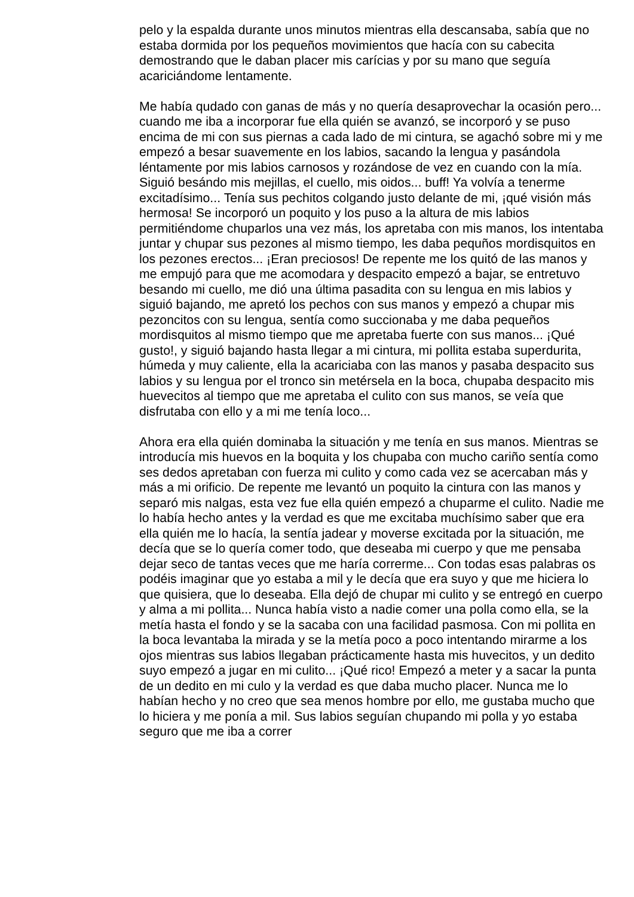pelo y la espalda durante unos minutos mientras ella descansaba, sabía que no estaba dormida por los pequeños movimientos que hacía con su cabecita demostrando que le daban placer mis carícias y por su mano que seguía acariciándome lentamente.
Me había qudado con ganas de más y no quería desaprovechar la ocasión pero... cuando me iba a incorporar fue ella quién se avanzó, se incorporó y se puso encima de mi con sus piernas a cada lado de mi cintura, se agachó sobre mi y me empezó a besar suavemente en los labios, sacando la lengua y pasándola léntamente por mis labios carnosos y rozándose de vez en cuando con la mía. Siguió besándo mis mejillas, el cuello, mis oidos... buff! Ya volvía a tenerme excitadísimo... Tenía sus pechitos colgando justo delante de mi, ¡qué visión más hermosa! Se incorporó un poquito y los puso a la altura de mis labios permitiéndome chuparlos una vez más, los apretaba con mis manos, los intentaba juntar y chupar sus pezones al mismo tiempo, les daba pequños mordisquitos en los pezones erectos... ¡Eran preciosos! De repente me los quitó de las manos y me empujó para que me acomodara y despacito empezó a bajar, se entretuvo besando mi cuello, me dió una última pasadita con su lengua en mis labios y siguió bajando, me apretó los pechos con sus manos y empezó a chupar mis pezoncitos con su lengua, sentía como succionaba y me daba pequeños mordisquitos al mismo tiempo que me apretaba fuerte con sus manos... ¡Qué gusto!, y siguió bajando hasta llegar a mi cintura, mi pollita estaba superdurita, húmeda y muy caliente, ella la acariciaba con las manos y pasaba despacito sus labios y su lengua por el tronco sin metérsela en la boca, chupaba despacito mis huevecitos al tiempo que me apretaba el culito con sus manos, se veía que disfrutaba con ello y a mi me tenía loco...
Ahora era ella quién dominaba la situación y me tenía en sus manos. Mientras se introducía mis huevos en la boquita y los chupaba con mucho cariño sentía como ses dedos apretaban con fuerza mi culito y como cada vez se acercaban más y más a mi orificio. De repente me levantó un poquito la cintura con las manos y separó mis nalgas, esta vez fue ella quién empezó a chuparme el culito. Nadie me lo había hecho antes y la verdad es que me excitaba muchísimo saber que era ella quién me lo hacía, la sentía jadear y moverse excitada por la situación, me decía que se lo quería comer todo, que deseaba mi cuerpo y que me pensaba dejar seco de tantas veces que me haría correrme... Con todas esas palabras os podéis imaginar que yo estaba a mil y le decía que era suyo y que me hiciera lo que quisiera, que lo deseaba. Ella dejó de chupar mi culito y se entregó en cuerpo y alma a mi pollita... Nunca había visto a nadie comer una polla como ella, se la metía hasta el fondo y se la sacaba con una facilidad pasmosa. Con mi pollita en la boca levantaba la mirada y se la metía poco a poco intentando mirarme a los ojos mientras sus labios llegaban prácticamente hasta mis huvecitos, y un dedito suyo empezó a jugar en mi culito... ¡Qué rico! Empezó a meter y a sacar la punta de un dedito en mi culo y la verdad es que daba mucho placer. Nunca me lo habían hecho y no creo que sea menos hombre por ello, me gustaba mucho que lo hiciera y me ponía a mil. Sus labios seguían chupando mi polla y yo estaba seguro que me iba a correr